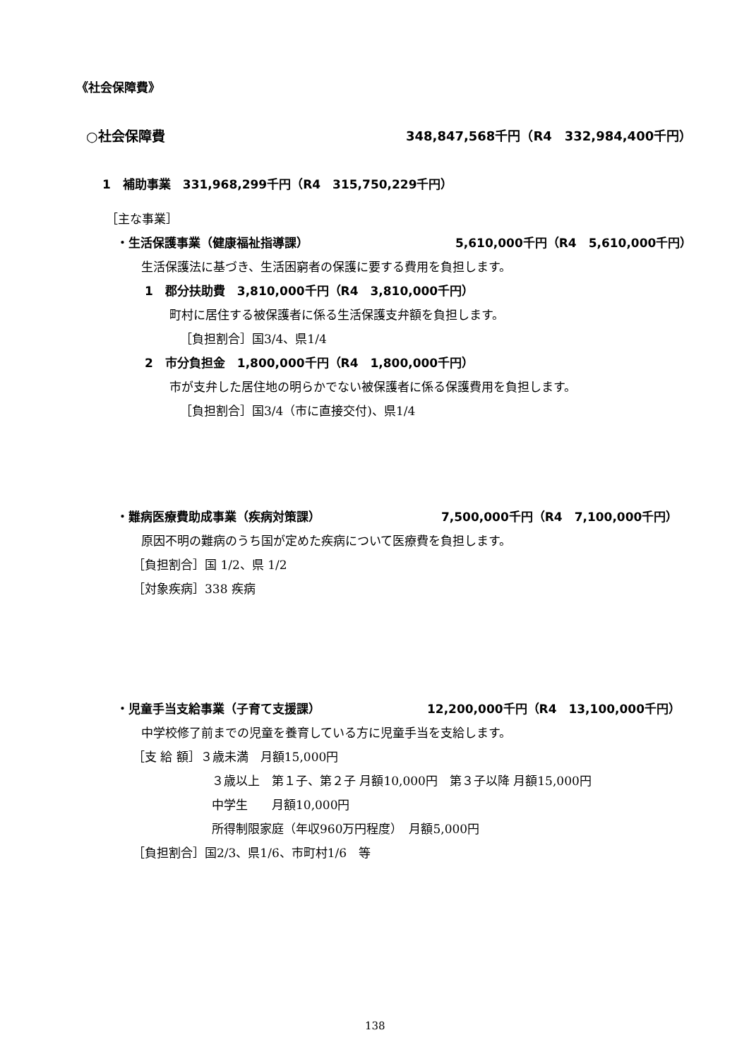《社会保障費》
○社会保障費 348,847,568千円（R4　332,984,400千円）
1　補助事業　331,968,299千円（R4　315,750,229千円）
［主な事業］
・生活保護事業（健康福祉指導課） 5,610,000千円（R4　5,610,000千円）
生活保護法に基づき、生活困窮者の保護に要する費用を負担します。
1　郡分扶助費　3,810,000千円（R4　3,810,000千円）
町村に居住する被保護者に係る生活保護支弁額を負担します。
［負担割合］国3/4、県1/4
2　市分負担金　1,800,000千円（R4　1,800,000千円）
市が支弁した居住地の明らかでない被保護者に係る保護費用を負担します。
［負担割合］国3/4（市に直接交付)、県1/4
・難病医療費助成事業（疾病対策課） 7,500,000千円（R4　7,100,000千円）
原因不明の難病のうち国が定めた疾病について医療費を負担します。
［負担割合］国 1/2、県 1/2
［対象疾病］338 疾病
・児童手当支給事業（子育て支援課） 12,200,000千円（R4　13,100,000千円）
中学校修了前までの児童を養育している方に児童手当を支給します。
［支 給 額］３歳未満　月額15,000円
３歳以上　第１子、第２子 月額10,000円　第３子以降 月額15,000円
中学生　　月額10,000円
所得制限家庭（年収960万円程度）　月額5,000円
［負担割合］国2/3、県1/6、市町村1/6　等
138